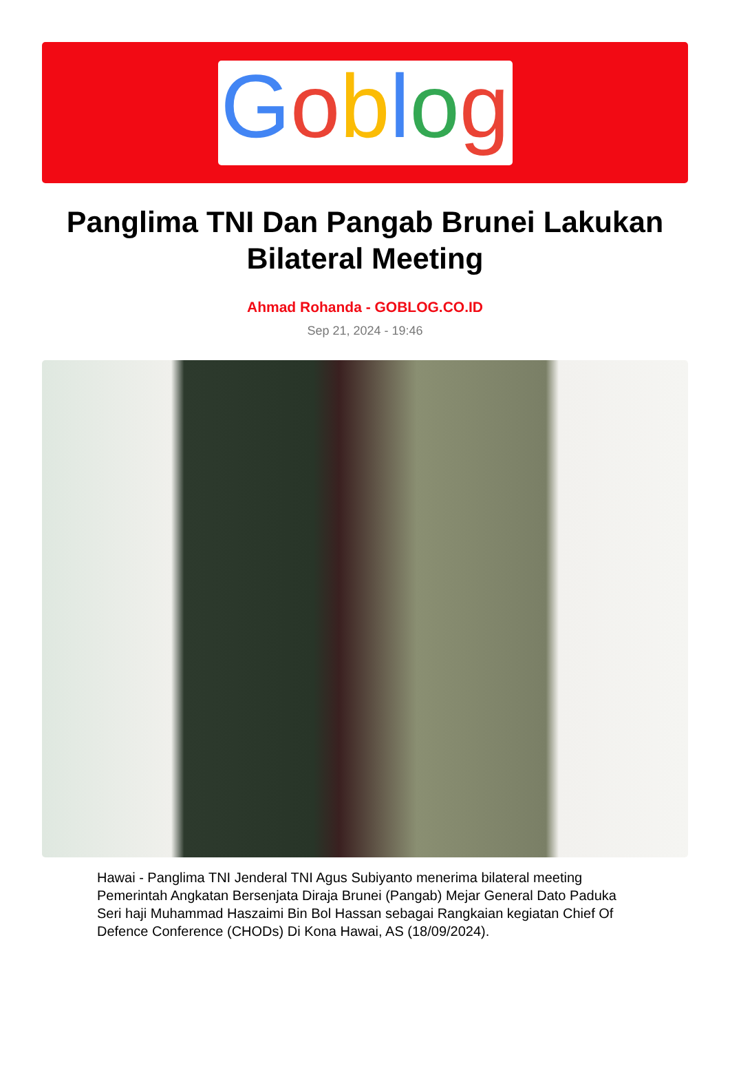Goblog
Panglima TNI Dan Pangab Brunei Lakukan Bilateral Meeting
Ahmad Rohanda - GOBLOG.CO.ID
Sep 21, 2024 - 19:46
Hawai - Panglima TNI Jenderal TNI Agus Subiyanto menerima bilateral meeting Pemerintah Angkatan Bersenjata Diraja Brunei (Pangab) Mejar General Dato Paduka Seri haji Muhammad Haszaimi Bin Bol Hassan sebagai Rangkaian kegiatan Chief Of Defence Conference (CHODs) Di Kona Hawai, AS (18/09/2024).